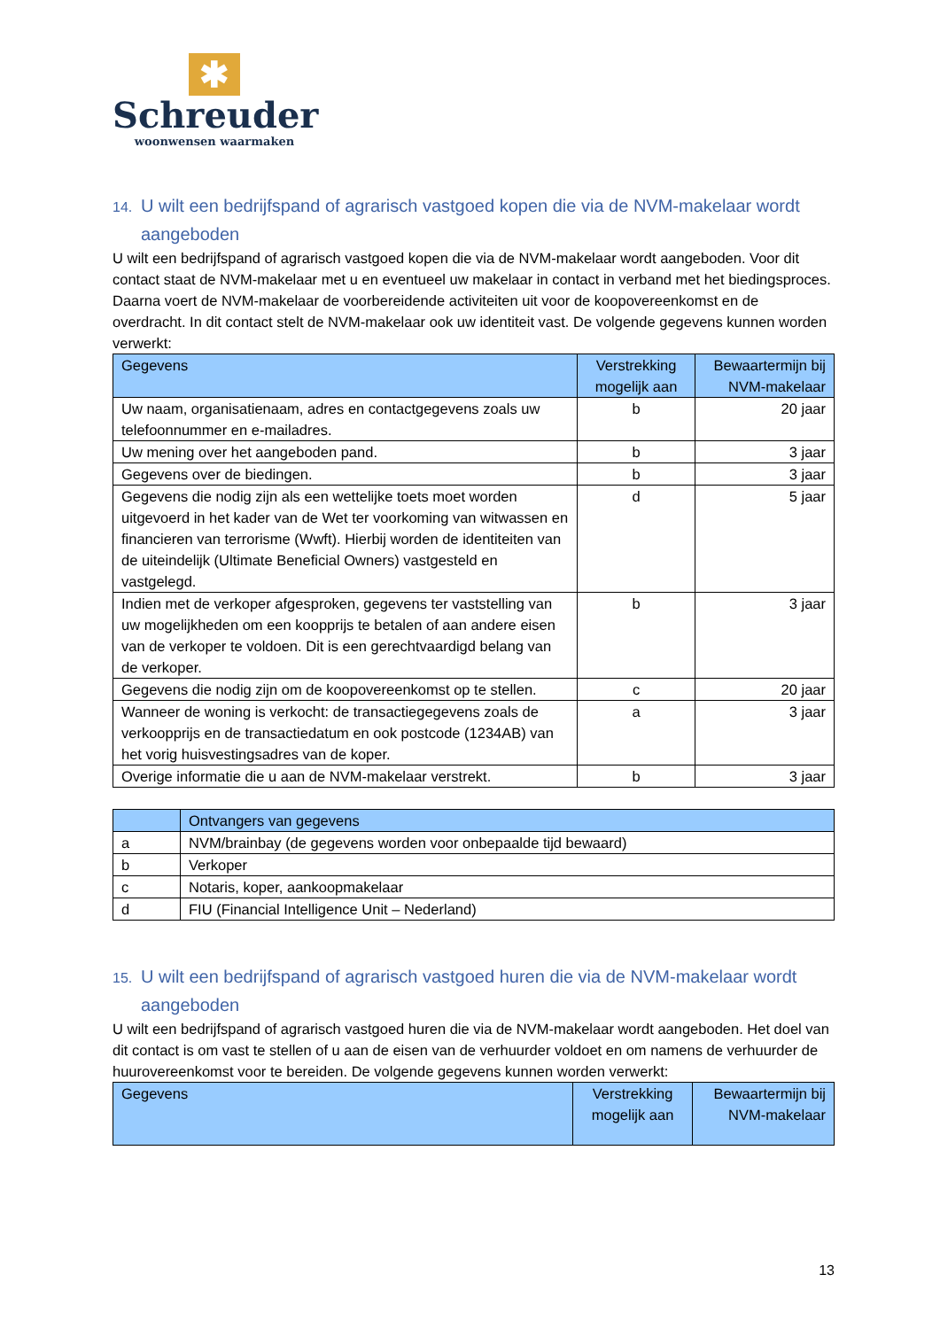✱
Schreuder
woonwensen waarmaken
14. U wilt een bedrijfspand of agrarisch vastgoed kopen die via de NVM-makelaar wordt aangeboden
U wilt een bedrijfspand of agrarisch vastgoed kopen die via de NVM-makelaar wordt aangeboden. Voor dit contact staat de NVM-makelaar met u en eventueel uw makelaar in contact in verband met het biedingsproces. Daarna voert de NVM-makelaar de voorbereidende activiteiten uit voor de koopovereenkomst en de overdracht. In dit contact stelt de NVM-makelaar ook uw identiteit vast. De volgende gegevens kunnen worden verwerkt:
| Gegevens | Verstrekking mogelijk aan | Bewaartermijn bij NVM-makelaar |
| --- | --- | --- |
| Uw naam, organisatienaam, adres en contactgegevens zoals uw telefoonnummer en e-mailadres. | b | 20 jaar |
| Uw mening over het aangeboden pand. | b | 3 jaar |
| Gegevens over de biedingen. | b | 3 jaar |
| Gegevens die nodig zijn als een wettelijke toets moet worden uitgevoerd in het kader van de Wet ter voorkoming van witwassen en financieren van terrorisme (Wwft). Hierbij worden de identiteiten van de uiteindelijk (Ultimate Beneficial Owners) vastgesteld en vastgelegd. | d | 5 jaar |
| Indien met de verkoper afgesproken, gegevens ter vaststelling van uw mogelijkheden om een koopprijs te betalen of aan andere eisen van de verkoper te voldoen. Dit is een gerechtvaardigd belang van de verkoper. | b | 3 jaar |
| Gegevens die nodig zijn om de koopovereenkomst op te stellen. | c | 20 jaar |
| Wanneer de woning is verkocht: de transactiegegevens zoals de verkoopprijs en de transactiedatum en ook postcode (1234AB) van het vorig huisvestingsadres van de koper. | a | 3 jaar |
| Overige informatie die u aan de NVM-makelaar verstrekt. | b | 3 jaar |
| | Ontvangers van gegevens |
| --- | --- |
| a | NVM/brainbay (de gegevens worden voor onbepaalde tijd bewaard) |
| b | Verkoper |
| c | Notaris, koper, aankoopmakelaar |
| d | FIU (Financial Intelligence Unit – Nederland) |
15. U wilt een bedrijfspand of agrarisch vastgoed huren die via de NVM-makelaar wordt aangeboden
U wilt een bedrijfspand of agrarisch vastgoed huren die via de NVM-makelaar wordt aangeboden. Het doel van dit contact is om vast te stellen of u aan de eisen van de verhuurder voldoet en om namens de verhuurder de huurovereenkomst voor te bereiden. De volgende gegevens kunnen worden verwerkt:
| Gegevens | Verstrekking mogelijk aan | Bewaartermijn bij NVM-makelaar |
| --- | --- | --- |
13